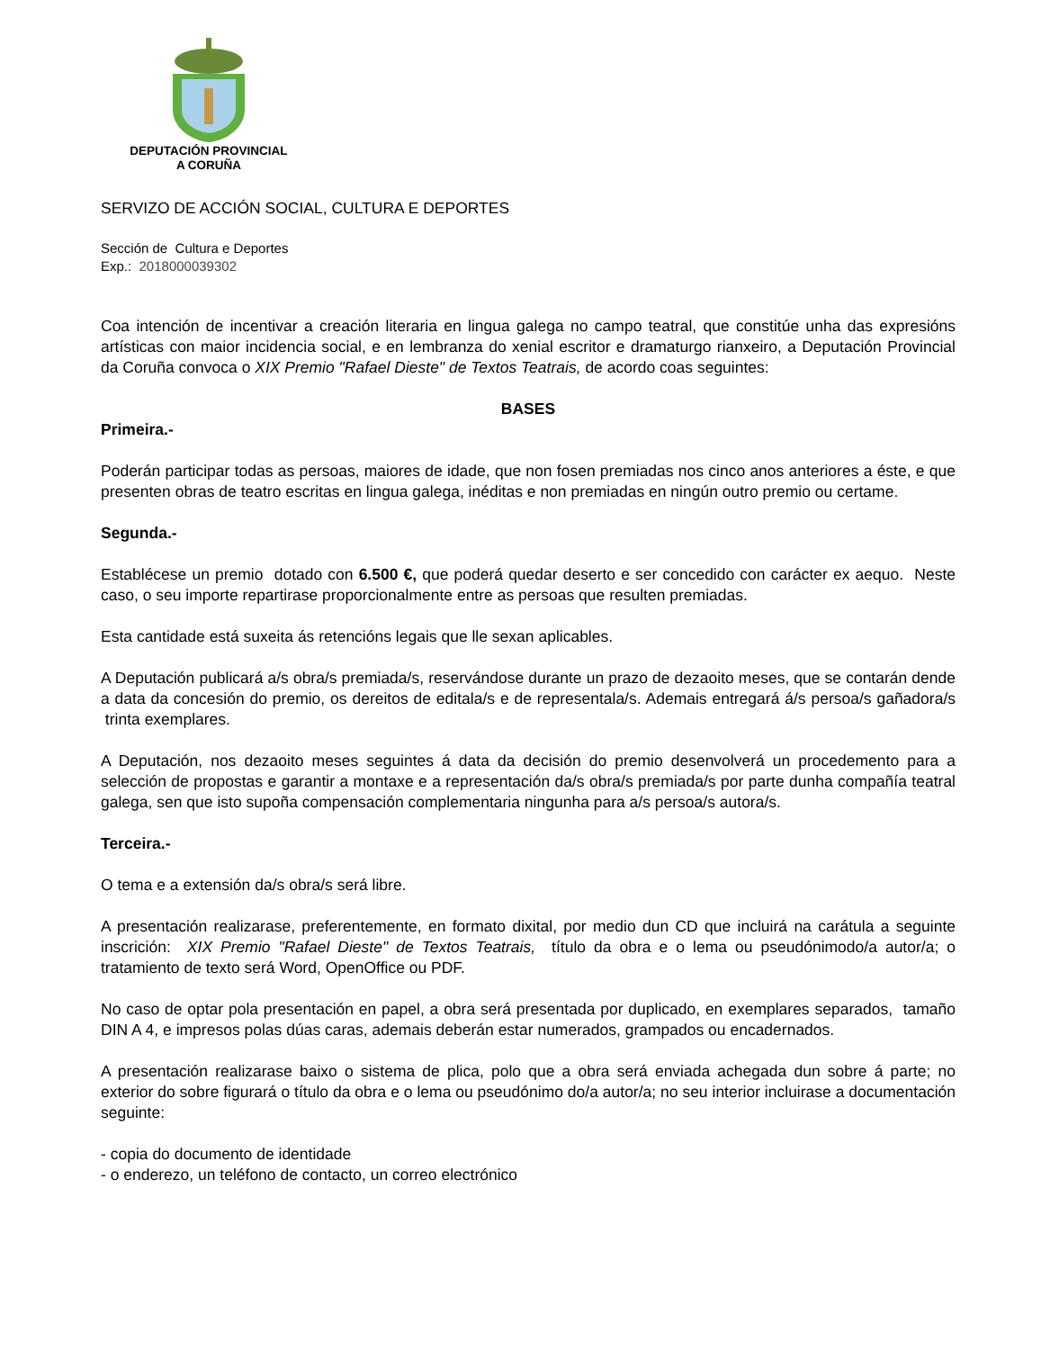DEPUTACIÓN PROVINCIAL
A CORUÑA
SERVIZO DE ACCIÓN SOCIAL, CULTURA E DEPORTES
Sección de Cultura e Deportes
Exp.: 2018000039302
Coa intención de incentivar a creación literaria en lingua galega no campo teatral, que constitúe unha das expresións artísticas con maior incidencia social, e en lembranza do xenial escritor e dramaturgo rianxeiro, a Deputación Provincial da Coruña convoca o XIX Premio "Rafael Dieste" de Textos Teatrais, de acordo coas seguintes:
BASES
Primeira.-
Poderán participar todas as persoas, maiores de idade, que non fosen premiadas nos cinco anos anteriores a éste, e que presenten obras de teatro escritas en lingua galega, inéditas e non premiadas en ningún outro premio ou certame.
Segunda.-
Establécese un premio dotado con 6.500 €, que poderá quedar deserto e ser concedido con carácter ex aequo. Neste caso, o seu importe repartirase proporcionalmente entre as persoas que resulten premiadas.
Esta cantidade está suxeita ás retencións legais que lle sexan aplicables.
A Deputación publicará a/s obra/s premiada/s, reservándose durante un prazo de dezaoito meses, que se contarán dende a data da concesión do premio, os dereitos de editala/s e de representala/s. Ademais entregará á/s persoa/s gañadora/s trinta exemplares.
A Deputación, nos dezaoito meses seguintes á data da decisión do premio desenvolverá un procedemento para a selección de propostas e garantir a montaxe e a representación da/s obra/s premiada/s por parte dunha compañía teatral galega, sen que isto supoña compensación complementaria ningunha para a/s persoa/s autora/s.
Terceira.-
O tema e a extensión da/s obra/s será libre.
A presentación realizarase, preferentemente, en formato dixital, por medio dun CD que incluirá na carátula a seguinte inscrición: XIX Premio "Rafael Dieste" de Textos Teatrais, título da obra e o lema ou pseudónimodo/a autor/a; o tratamiento de texto será Word, OpenOffice ou PDF.
No caso de optar pola presentación en papel, a obra será presentada por duplicado, en exemplares separados, tamaño DIN A 4, e impresos polas dúas caras, ademais deberán estar numerados, grampados ou encadernados.
A presentación realizarase baixo o sistema de plica, polo que a obra será enviada achegada dun sobre á parte; no exterior do sobre figurará o título da obra e o lema ou pseudónimo do/a autor/a; no seu interior incluirase a documentación seguinte:
- copia do documento de identidade
- o enderezo, un teléfono de contacto, un correo electrónico